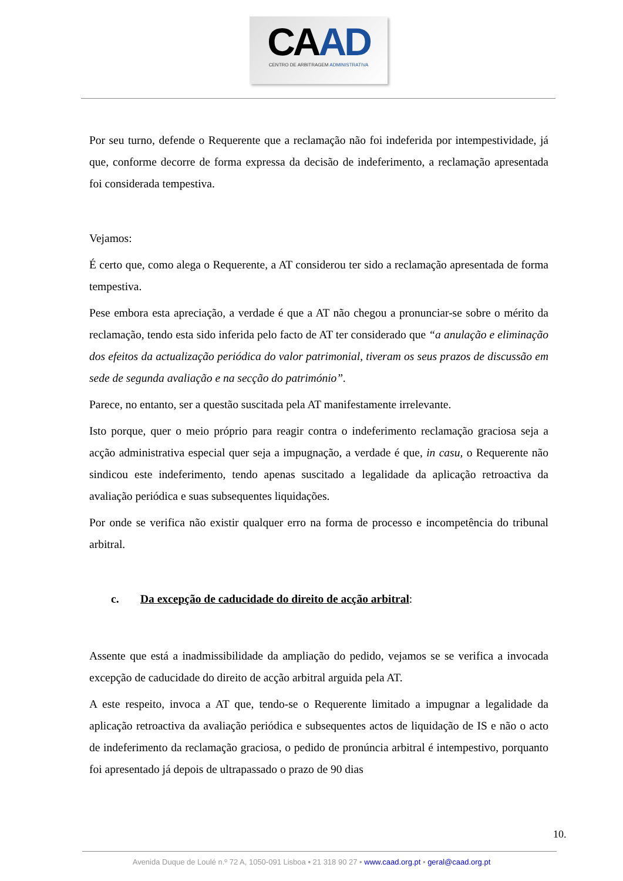CAAD
CENTRO DE ARBITRAGEM ADMINISTRATIVA
Por seu turno, defende o Requerente que a reclamação não foi indeferida por intempestividade, já que, conforme decorre de forma expressa da decisão de indeferimento, a reclamação apresentada foi considerada tempestiva.
Vejamos:
É certo que, como alega o Requerente, a AT considerou ter sido a reclamação apresentada de forma tempestiva.
Pese embora esta apreciação, a verdade é que a AT não chegou a pronunciar-se sobre o mérito da reclamação, tendo esta sido inferida pelo facto de AT ter considerado que “a anulação e eliminação dos efeitos da actualização periódica do valor patrimonial, tiveram os seus prazos de discussão em sede de segunda avaliação e na secção do património”.
Parece, no entanto, ser a questão suscitada pela AT manifestamente irrelevante.
Isto porque, quer o meio próprio para reagir contra o indeferimento reclamação graciosa seja a acção administrativa especial quer seja a impugnação, a verdade é que, in casu, o Requerente não sindicou este indeferimento, tendo apenas suscitado a legalidade da aplicação retroactiva da avaliação periódica e suas subsequentes liquidações.
Por onde se verifica não existir qualquer erro na forma de processo e incompetência do tribunal arbitral.
c. Da excepção de caducidade do direito de acção arbitral:
Assente que está a inadmissibilidade da ampliação do pedido, vejamos se se verifica a invocada excepção de caducidade do direito de acção arbitral arguida pela AT.
A este respeito, invoca a AT que, tendo-se o Requerente limitado a impugnar a legalidade da aplicação retroactiva da avaliação periódica e subsequentes actos de liquidação de IS e não o acto de indeferimento da reclamação graciosa, o pedido de pronúncia arbitral é intempestivo, porquanto foi apresentado já depois de ultrapassado o prazo de 90 dias
10.
Avenida Duque de Loulé n.º 72 A, 1050-091 Lisboa • 21 318 90 27 • www.caad.org.pt • geral@caad.org.pt